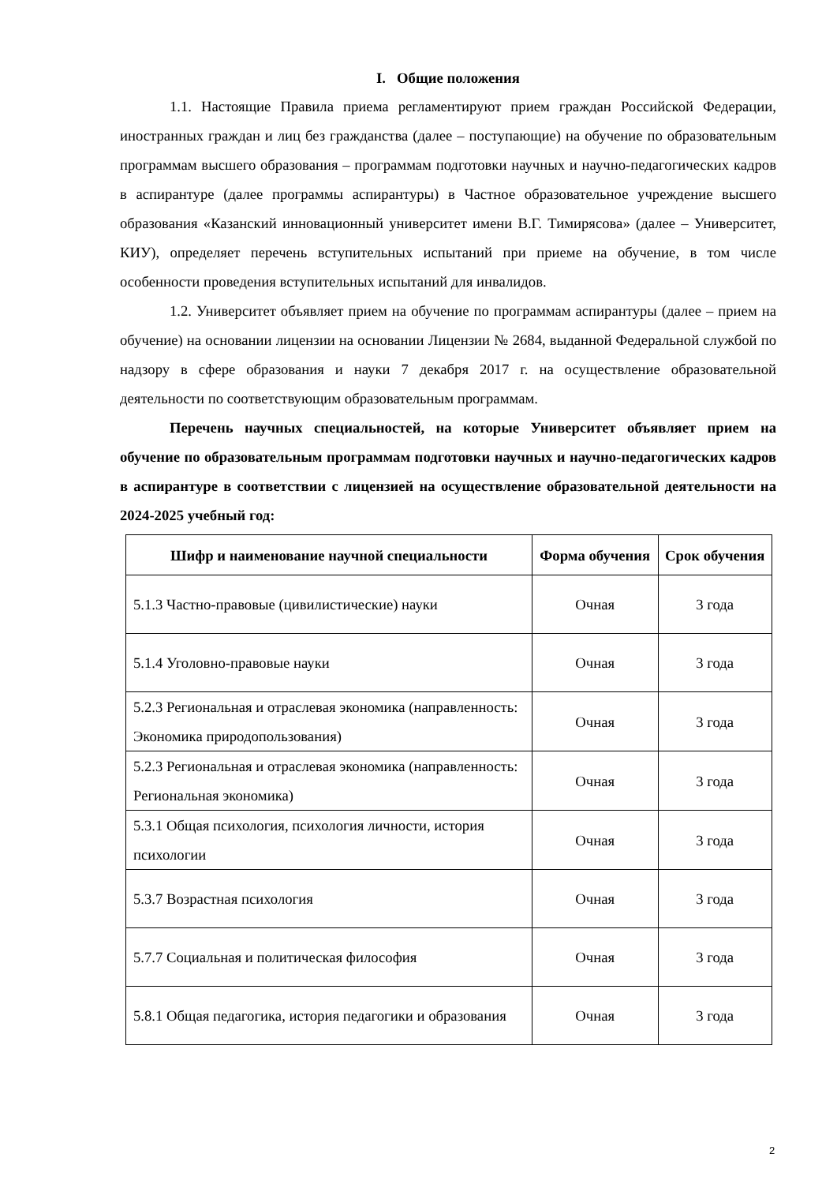I. Общие положения
1.1. Настоящие Правила приема регламентируют прием граждан Российской Федерации, иностранных граждан и лиц без гражданства (далее – поступающие) на обучение по образовательным программам высшего образования – программам подготовки научных и научно-педагогических кадров в аспирантуре (далее программы аспирантуры) в Частное образовательное учреждение высшего образования «Казанский инновационный университет имени В.Г. Тимирясова» (далее – Университет, КИУ), определяет перечень вступительных испытаний при приеме на обучение, в том числе особенности проведения вступительных испытаний для инвалидов.
1.2. Университет объявляет прием на обучение по программам аспирантуры (далее – прием на обучение) на основании лицензии на основании Лицензии № 2684, выданной Федеральной службой по надзору в сфере образования и науки 7 декабря 2017 г. на осуществление образовательной деятельности по соответствующим образовательным программам.
Перечень научных специальностей, на которые Университет объявляет прием на обучение по образовательным программам подготовки научных и научно-педагогических кадров в аспирантуре в соответствии с лицензией на осуществление образовательной деятельности на 2024-2025 учебный год:
| Шифр и наименование научной специальности | Форма обучения | Срок обучения |
| --- | --- | --- |
| 5.1.3 Частно-правовые (цивилистические) науки | Очная | 3 года |
| 5.1.4 Уголовно-правовые науки | Очная | 3 года |
| 5.2.3 Региональная и отраслевая экономика (направленность: Экономика природопользования) | Очная | 3 года |
| 5.2.3 Региональная и отраслевая экономика (направленность: Региональная экономика) | Очная | 3 года |
| 5.3.1 Общая психология, психология личности, история психологии | Очная | 3 года |
| 5.3.7 Возрастная психология | Очная | 3 года |
| 5.7.7 Социальная и политическая философия | Очная | 3 года |
| 5.8.1 Общая педагогика, история педагогики и образования | Очная | 3 года |
2